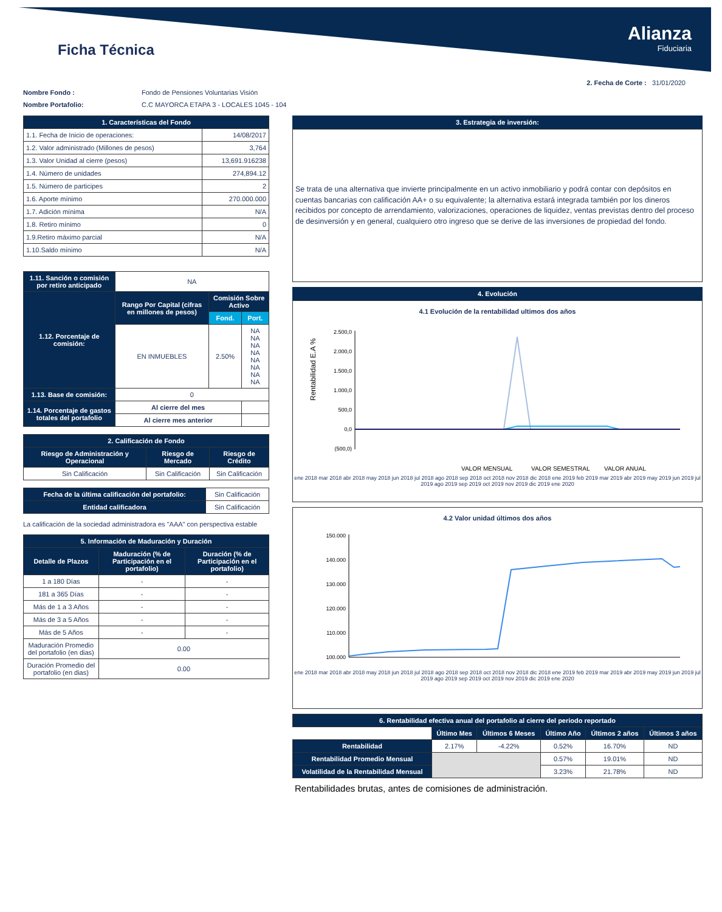Ficha Técnica
Alianza
Fiduciaria
2. Fecha de Corte : 31/01/2020
Nombre Fondo : Fondo de Pensiones Voluntarias Visión
Nombre Portafolio: C.C MAYORCA ETAPA 3 - LOCALES 1045 - 104
| 1. Características del Fondo | |
| --- | --- |
| 1.1. Fecha de Inicio de operaciones: | 14/08/2017 |
| 1.2. Valor administrado (Millones de pesos) | 3,764 |
| 1.3. Valor Unidad al cierre (pesos) | 13,691.916238 |
| 1.4. Número de unidades | 274,894.12 |
| 1.5. Número de participes | 2 |
| 1.6. Aporte mínimo | 270.000.000 |
| 1.7. Adición mínima | N/A |
| 1.8. Retiro mínimo | 0 |
| 1.9.Retiro máximo parcial | N/A |
| 1.10.Saldo mínimo | N/A |
| 1.11. Sanción o comisión por retiro anticipado | NA | | |
| 1.12. Porcentaje de comisión: | Rango Por Capital (cifras en millones de pesos) | Comisión Sobre Activo | |
| | | Fond. | Port. |
| | EN INMUEBLES | 2.50% | NA NA NA NA NA NA NA NA |
| 1.13. Base de comisión: | 0 | | |
| 1.14. Porcentaje de gastos totales del portafolio | Al cierre del mes | | |
| | Al cierre mes anterior | | |
| 2. Calificación de Fondo | | |
| --- | --- | --- |
| Riesgo de Administración y Operacional | Riesgo de Mercado | Riesgo de Crédito |
| Sin Calificación | Sin Calificación | Sin Calificación |
| Fecha de la última calificación del portafolio: | Sin Calificación |
| Entidad calificadora | Sin Calificación |
La calificación de la sociedad administradora es "AAA" con perspectiva estable
| 5. Información de Maduración y Duración | | |
| --- | --- | --- |
| Detalle de Plazos | Maduración (% de Participación en el portafolio) | Duración (% de Participación en el portafolio) |
| 1 a 180 Días | - | - |
| 181 a 365 Días | - | - |
| Más de 1 a 3 Años | - | - |
| Más de 3 a 5 Años | - | - |
| Más de 5 Años | - | - |
| Maduración Promedio del portafolio (en dias) | 0.00 | |
| Duración Promedio del portafolio (en dias) | 0.00 | |
3. Estrategia de inversión:
Se trata de una alternativa que invierte principalmente en un activo inmobiliario y podrá contar con depósitos en cuentas bancarias con calificación AA+ o su equivalente; la alternativa estará integrada también por los dineros recibidos por concepto de arrendamiento, valorizaciones, operaciones de liquidez, ventas previstas dentro del proceso de desinversión y en general, cualquiero otro ingreso que se derive de las inversiones de propiedad del fondo.
4. Evolución
4.1 Evolución de la rentabilidad ultimos dos años
Rentabilidad E.A %
2.500,0
2.000,0
1.500,0
1.000,0
500,0
0,0
(500,0)
VALOR MENSUAL
VALOR SEMESTRAL
VALOR ANUAL
ene 2018 mar 2018 abr 2018 may 2018 jun 2018 jul 2018 ago 2018 sep 2018 oct 2018 nov 2018 dic 2018 ene 2019 feb 2019 mar 2019 abr 2019 may 2019 jun 2019 jul 2019 ago 2019 sep 2019 oct 2019 nov 2019 dic 2019 ene 2020
4.2 Valor unidad últimos dos años
150.000
140.000
130.000
120.000
110.000
100.000
ene 2018 mar 2018 abr 2018 may 2018 jun 2018 jul 2018 ago 2018 sep 2018 oct 2018 nov 2018 dic 2018 ene 2019 feb 2019 mar 2019 abr 2019 may 2019 jun 2019 jul 2019 ago 2019 sep 2019 oct 2019 nov 2019 dic 2019 ene 2020
| 6. Rentabilidad efectiva anual del portafolio al cierre del periodo reportado | | | | | |
| --- | --- | --- | --- | --- | --- |
| | Último Mes | Últimos 6 Meses | Último Año | Últimos 2 años | Últimos 3 años |
| Rentabilidad | 2.17% | -4.22% | 0.52% | 16.70% | ND |
| Rentabilidad Promedio Mensual | | | 0.57% | 19.01% | ND |
| Volatilidad de la Rentabilidad Mensual | | | 3.23% | 21.78% | ND |
Rentabilidades brutas, antes de comisiones de administración.